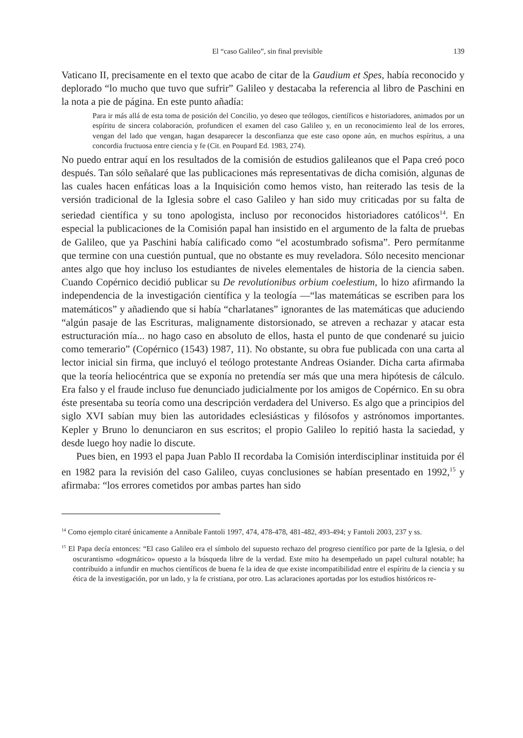El “caso Galileo”, sin final previsible 139
Vaticano II, precisamente en el texto que acabo de citar de la Gaudium et Spes, había reconocido y deplorado “lo mucho que tuvo que sufrir” Galileo y destacaba la referencia al libro de Paschini en la nota a pie de página. En este punto añadía:
Para ir más allá de esta toma de posición del Concilio, yo deseo que teólogos, científicos e historiadores, animados por un espíritu de sincera colaboración, profundicen el examen del caso Galileo y, en un reconocimiento leal de los errores, vengan del lado que vengan, hagan desaparecer la desconfianza que este caso opone aún, en muchos espíritus, a una concordia fructuosa entre ciencia y fe (Cit. en Poupard Ed. 1983, 274).
No puedo entrar aquí en los resultados de la comisión de estudios galileanos que el Papa creó poco después. Tan sólo señalaré que las publicaciones más representativas de dicha comisión, algunas de las cuales hacen enfáticas loas a la Inquisición como hemos visto, han reiterado las tesis de la versión tradicional de la Iglesia sobre el caso Galileo y han sido muy criticadas por su falta de seriedad científica y su tono apologista, incluso por reconocidos historiadores católicos<sup>14</sup>. En especial la publicaciones de la Comisión papal han insistido en el argumento de la falta de pruebas de Galileo, que ya Paschini había calificado como “el acostumbrado sofisma”. Pero permítanme que termine con una cuestión puntual, que no obstante es muy reveladora. Sólo necesito mencionar antes algo que hoy incluso los estudiantes de niveles elementales de historia de la ciencia saben. Cuando Copérnico decidió publicar su De revolutionibus orbium coelestium, lo hizo afirmando la independencia de la investigación científica y la teología —“las matemáticas se escriben para los matemáticos” y añadiendo que si había “charlatanes” ignorantes de las matemáticas que aduciendo “algún pasaje de las Escrituras, malignamente distorsionado, se atreven a rechazar y atacar esta estructuración mía... no hago caso en absoluto de ellos, hasta el punto de que condenaré su juicio como temerario” (Copérnico (1543) 1987, 11). No obstante, su obra fue publicada con una carta al lector inicial sin firma, que incluyó el teólogo protestante Andreas Osiander. Dicha carta afirmaba que la teoría heliocéntrica que se exponía no pretendía ser más que una mera hipótesis de cálculo. Era falso y el fraude incluso fue denunciado judicialmente por los amigos de Copérnico. En su obra éste presentaba su teoría como una descripción verdadera del Universo. Es algo que a principios del siglo XVI sabían muy bien las autoridades eclesiásticas y filósofos y astrónomos importantes. Kepler y Bruno lo denunciaron en sus escritos; el propio Galileo lo repitió hasta la saciedad, y desde luego hoy nadie lo discute.
Pues bien, en 1993 el papa Juan Pablo II recordaba la Comisión interdisciplinar instituida por él en 1982 para la revisión del caso Galileo, cuyas conclusiones se habían presentado en 1992,<sup>15</sup> y afirmaba: “los errores cometidos por ambas partes han sido
<sup>14</sup> Como ejemplo citaré únicamente a Annibale Fantoli 1997, 474, 478-478, 481-482, 493-494; y Fantoli 2003, 237 y ss.
<sup>15</sup> El Papa decía entonces: “El caso Galileo era el símbolo del supuesto rechazo del progreso científico por parte de la Iglesia, o del oscurantismo «dogmático» opuesto a la búsqueda libre de la verdad. Este mito ha desempeñado un papel cultural notable; ha contribuido a infundir en muchos científicos de buena fe la idea de que existe incompatibilidad entre el espíritu de la ciencia y su ética de la investigación, por un lado, y la fe cristiana, por otro. Las aclaraciones aportadas por los estudios históricos re-